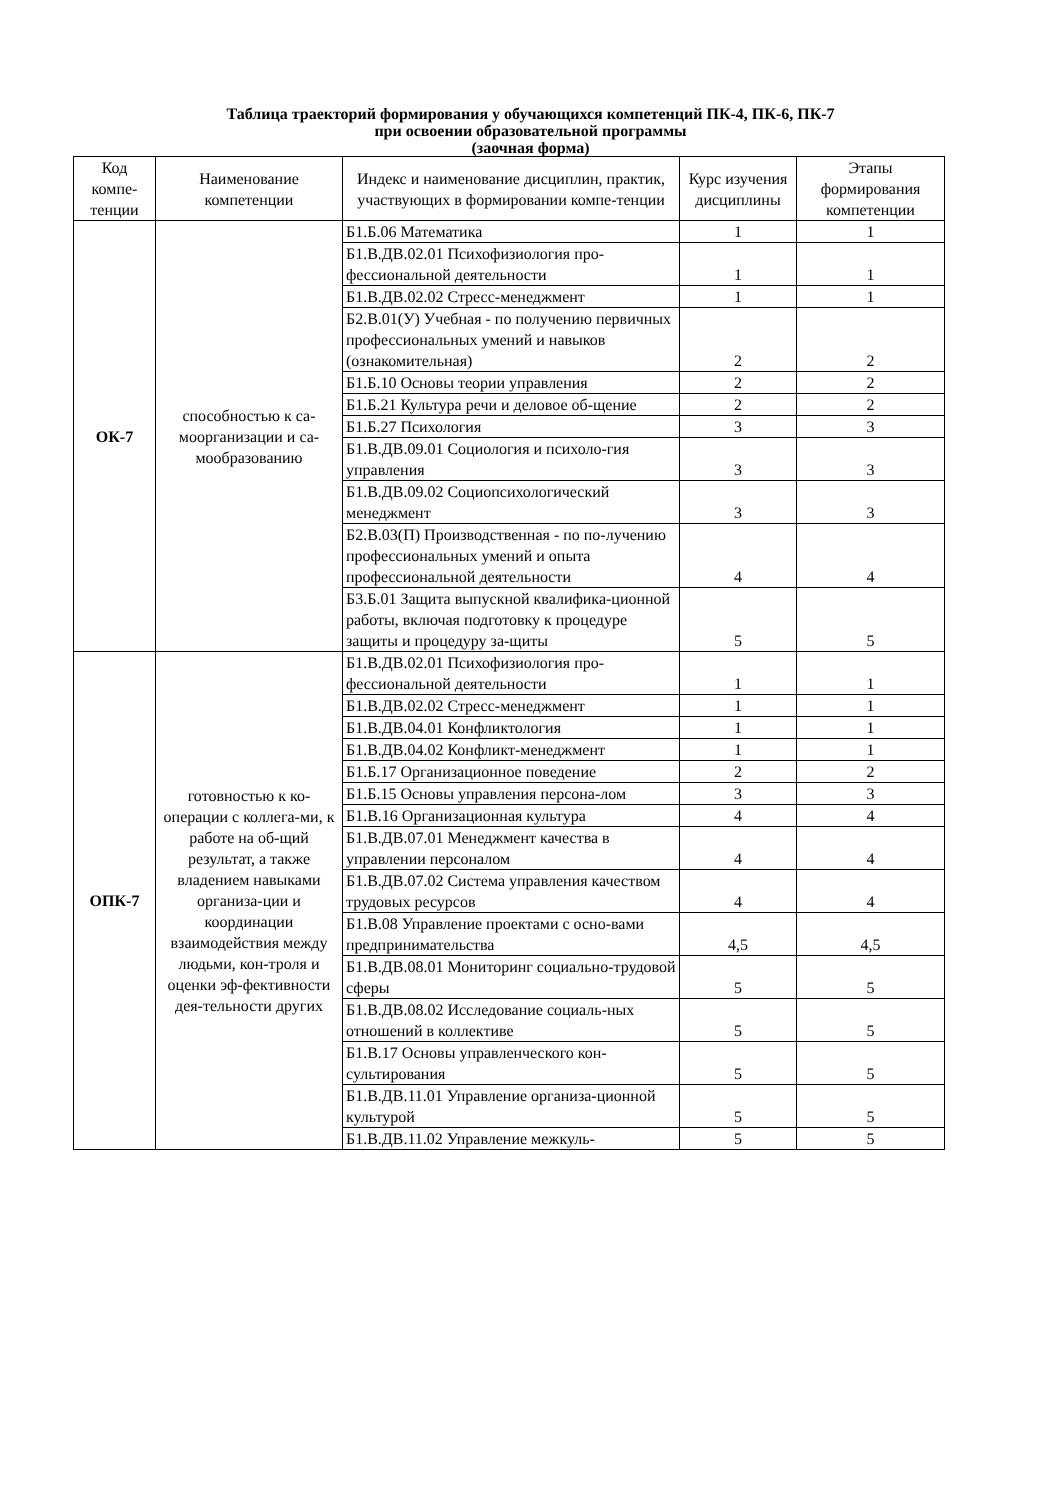Таблица траекторий формирования у обучающихся компетенций ПК-4, ПК-6, ПК-7
при освоении образовательной программы
(заочная форма)
| Код компе-тенции | Наименование компетенции | Индекс и наименование дисциплин, практик, участвующих в формировании компе-тенции | Курс изучения дисциплины | Этапы формирования компетенции |
| --- | --- | --- | --- | --- |
| ОК-7 | способностью к са-моорганизации и са-мообразованию | Б1.Б.06 Математика | 1 | 1 |
| | | Б1.В.ДВ.02.01 Психофизиология про-фессиональной деятельности | 1 | 1 |
| | | Б1.В.ДВ.02.02 Стресс-менеджмент | 1 | 1 |
| | | Б2.В.01(У) Учебная - по получению первичных профессиональных умений и навыков (ознакомительная) | 2 | 2 |
| | | Б1.Б.10 Основы теории управления | 2 | 2 |
| | | Б1.Б.21 Культура речи и деловое об-щение | 2 | 2 |
| | | Б1.Б.27 Психология | 3 | 3 |
| | | Б1.В.ДВ.09.01 Социология и психоло-гия управления | 3 | 3 |
| | | Б1.В.ДВ.09.02 Социопсихологический менеджмент | 3 | 3 |
| | | Б2.В.03(П) Производственная - по по-лучению профессиональных умений и опыта профессиональной деятельности | 4 | 4 |
| | | Б3.Б.01 Защита выпускной квалифика-ционной работы, включая подготовку к процедуре защиты и процедуру за-щиты | 5 | 5 |
| ОПК-7 | готовностью к ко-операции с коллега-ми, к работе на об-щий результат, а также владением навыками организа-ции и координации взаимодействия между людьми, кон-троля и оценки эф-фективности дея-тельности других | Б1.В.ДВ.02.01 Психофизиология про-фессиональной деятельности | 1 | 1 |
| | | Б1.В.ДВ.02.02 Стресс-менеджмент | 1 | 1 |
| | | Б1.В.ДВ.04.01 Конфликтология | 1 | 1 |
| | | Б1.В.ДВ.04.02 Конфликт-менеджмент | 1 | 1 |
| | | Б1.Б.17 Организационное поведение | 2 | 2 |
| | | Б1.Б.15 Основы управления персона-лом | 3 | 3 |
| | | Б1.В.16 Организационная культура | 4 | 4 |
| | | Б1.В.ДВ.07.01 Менеджмент качества в управлении персоналом | 4 | 4 |
| | | Б1.В.ДВ.07.02 Система управления качеством трудовых ресурсов | 4 | 4 |
| | | Б1.В.08 Управление проектами с осно-вами предпринимательства | 4,5 | 4,5 |
| | | Б1.В.ДВ.08.01 Мониторинг социально-трудовой сферы | 5 | 5 |
| | | Б1.В.ДВ.08.02 Исследование социаль-ных отношений в коллективе | 5 | 5 |
| | | Б1.В.17 Основы управленческого кон-сультирования | 5 | 5 |
| | | Б1.В.ДВ.11.01 Управление организа-ционной культурой | 5 | 5 |
| | | Б1.В.ДВ.11.02 Управление межкуль- | 5 | 5 |